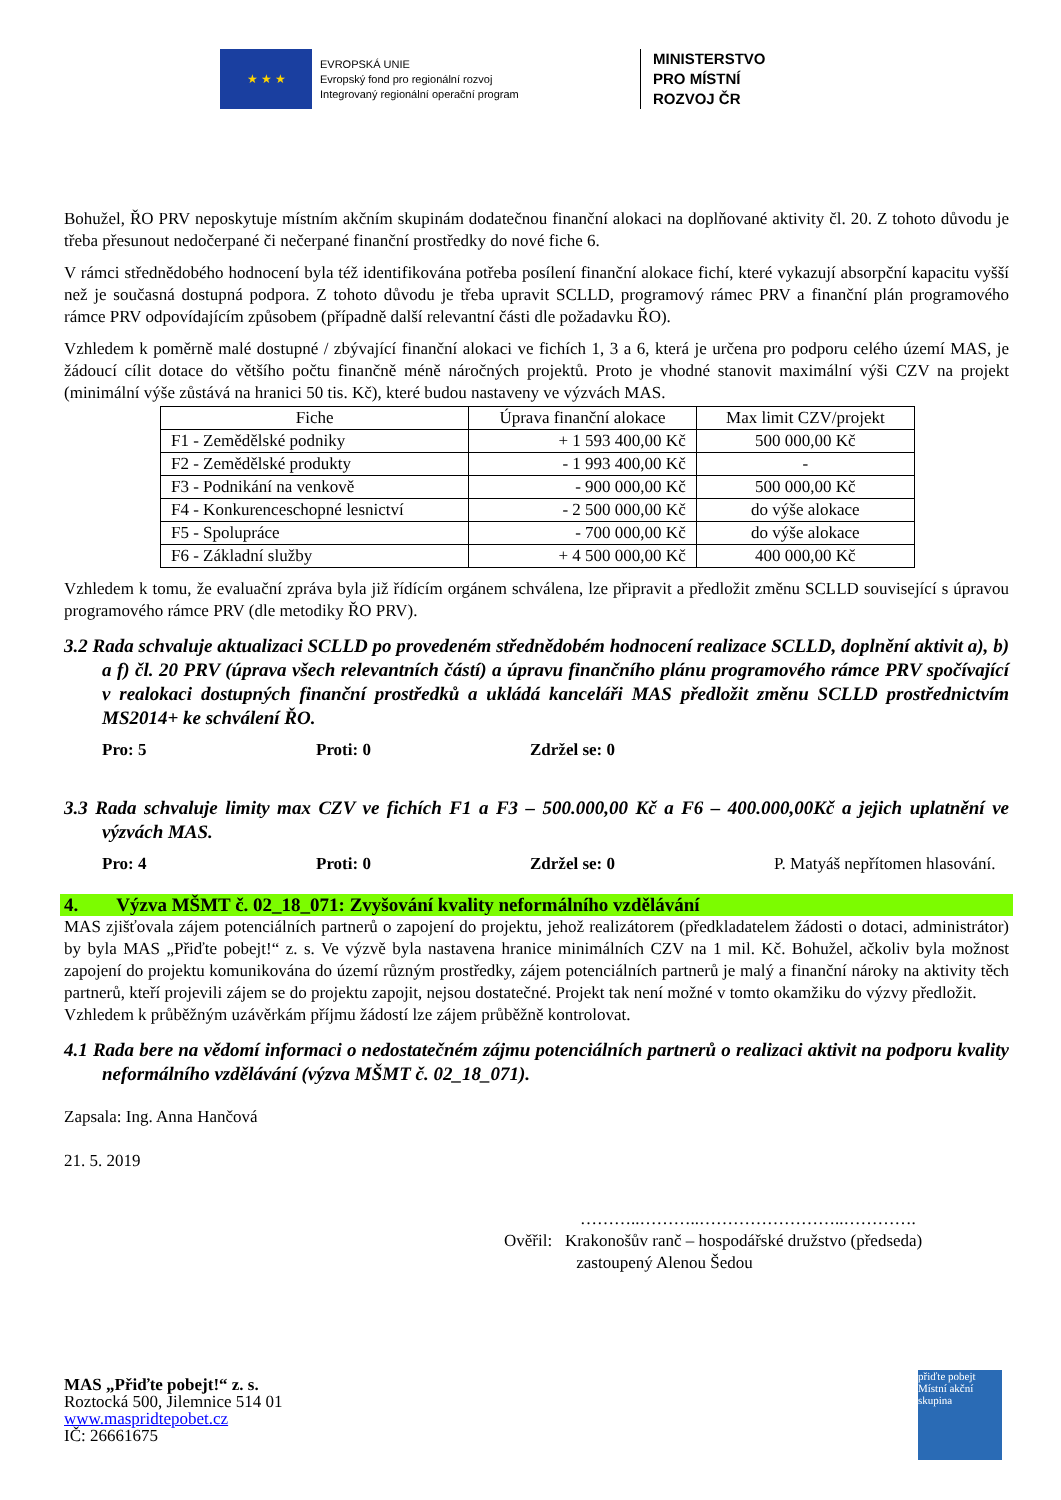★ ★ ★
EVROPSKÁ UNIE
Evropský fond pro regionální rozvoj
Integrovaný regionální operační program
MINISTERSTVO
PRO MÍSTNÍ
ROZVOJ ČR
Bohužel, ŘO PRV neposkytuje místním akčním skupinám dodatečnou finanční alokaci na doplňované aktivity čl. 20. Z tohoto důvodu je třeba přesunout nedočerpané či nečerpané finanční prostředky do nové fiche 6.
V rámci střednědobého hodnocení byla též identifikována potřeba posílení finanční alokace fichí, které vykazují absorpční kapacitu vyšší než je současná dostupná podpora. Z tohoto důvodu je třeba upravit SCLLD, programový rámec PRV a finanční plán programového rámce PRV odpovídajícím způsobem (případně další relevantní části dle požadavku ŘO).
Vzhledem k poměrně malé dostupné / zbývající finanční alokaci ve fichích 1, 3 a 6, která je určena pro podporu celého území MAS, je žádoucí cílit dotace do většího počtu finančně méně náročných projektů. Proto je vhodné stanovit maximální výši CZV na projekt (minimální výše zůstává na hranici 50 tis. Kč), které budou nastaveny ve výzvách MAS.
| Fiche | Úprava finanční alokace | Max limit CZV/projekt |
| --- | --- | --- |
| F1 - Zemědělské podniky | + 1 593 400,00 Kč | 500 000,00 Kč |
| F2 - Zemědělské produkty | - 1 993 400,00 Kč | - |
| F3 - Podnikání na venkově | - 900 000,00 Kč | 500 000,00 Kč |
| F4 - Konkurenceschopné lesnictví | - 2 500 000,00 Kč | do výše alokace |
| F5 - Spolupráce | - 700 000,00 Kč | do výše alokace |
| F6 - Základní služby | + 4 500 000,00 Kč | 400 000,00 Kč |
Vzhledem k tomu, že evaluační zpráva byla již řídícím orgánem schválena, lze připravit a předložit změnu SCLLD související s úpravou programového rámce PRV (dle metodiky ŘO PRV).
3.2 Rada schvaluje aktualizaci SCLLD po provedeném střednědobém hodnocení realizace SCLLD, doplnění aktivit a), b) a f) čl. 20 PRV (úprava všech relevantních částí) a úpravu finančního plánu programového rámce PRV spočívající v realokaci dostupných finanční prostředků a ukládá kanceláři MAS předložit změnu SCLLD prostřednictvím MS2014+ ke schválení ŘO.
Pro: 5 Proti: 0 Zdržel se: 0
3.3 Rada schvaluje limity max CZV ve fichích F1 a F3 – 500.000,00 Kč a F6 – 400.000,00Kč a jejich uplatnění ve výzvách MAS.
Pro: 4 Proti: 0 Zdržel se: 0 P. Matyáš nepřítomen hlasování.
4. Výzva MŠMT č. 02_18_071: Zvyšování kvality neformálního vzdělávání
MAS zjišťovala zájem potenciálních partnerů o zapojení do projektu, jehož realizátorem (předkladatelem žádosti o dotaci, administrátor) by byla MAS „Přiďte pobejt!“ z. s. Ve výzvě byla nastavena hranice minimálních CZV na 1 mil. Kč. Bohužel, ačkoliv byla možnost zapojení do projektu komunikována do území různým prostředky, zájem potenciálních partnerů je malý a finanční nároky na aktivity těch partnerů, kteří projevili zájem se do projektu zapojit, nejsou dostatečné. Projekt tak není možné v tomto okamžiku do výzvy předložit.
Vzhledem k průběžným uzávěrkám příjmu žádostí lze zájem průběžně kontrolovat.
4.1 Rada bere na vědomí informaci o nedostatečném zájmu potenciálních partnerů o realizaci aktivit na podporu kvality neformálního vzdělávání (výzva MŠMT č. 02_18_071).
Zapsala: Ing. Anna Hančová
21. 5. 2019
………..………..……………………..………….
Ověřil: Krakonošův ranč – hospodářské družstvo (předseda)
zastoupený Alenou Šedou
MAS „Přiďte pobejt!“ z. s.
Roztocká 500, Jilemnice 514 01
www.maspridtepobet.cz
IČ: 26661675
přiďte pobejt Místní akční skupina